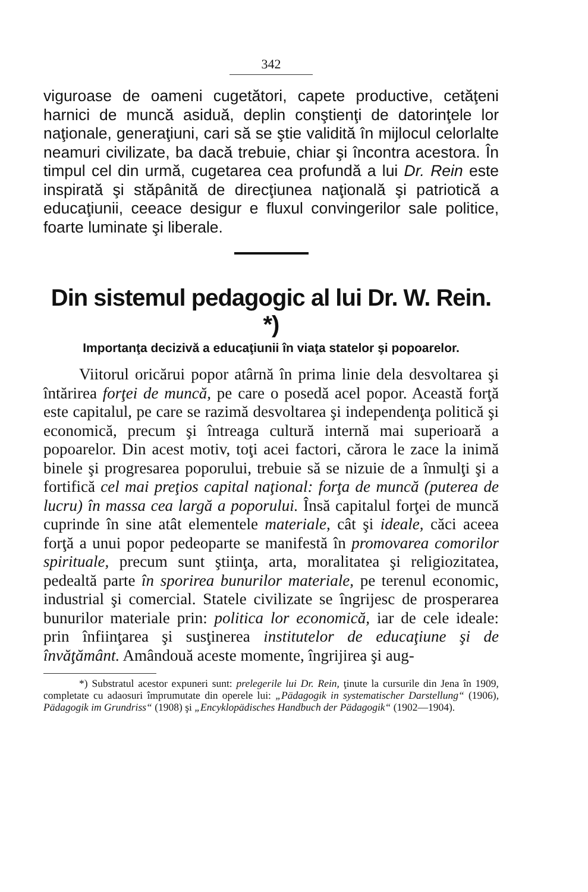342
viguroase de oameni cugetători, capete productive, cetăţeni harnici de muncă asiduă, deplin conştienţi de datorinţele lor naţionale, generaţiuni, cari să se ştie validită în mijlocul celorlalte neamuri civilizate, ba dacă trebuie, chiar şi încontra acestora. În timpul cel din urmă, cugetarea cea profundă a lui Dr. Rein este inspirată şi stăpânită de direcţiunea naţională şi patriotică a educaţiunii, ceeace desigur e fluxul convingerilor sale politice, foarte luminate şi liberale.
Din sistemul pedagogic al lui Dr. W. Rein. *)
Importanţa decizivă a educaţiunii în viaţa statelor şi popoarelor.
Viitorul oricărui popor atârnă în prima linie dela desvoltarea şi întărirea forţei de muncă, pe care o posedă acel popor. Această forţă este capitalul, pe care se razimă desvoltarea şi independenţa politică şi economică, precum şi întreaga cultură internă mai superioară a popoarelor. Din acest motiv, toţi acei factori, cărora le zace la inimă binele şi progresarea poporului, trebuie să se nizuie de a înmulţi şi a fortifică cel mai preţios capital naţional: forţa de muncă (puterea de lucru) în massa cea largă a poporului. Însă capitalul forţei de muncă cuprinde în sine atât elementele materiale, cât şi ideale, căci aceea forţă a unui popor pedeoparte se manifestă în promovarea comorilor spirituale, precum sunt ştiinţa, arta, moralitatea şi religiozitatea, pedealtă parte în sporirea bunurilor materiale, pe terenul economic, industrial şi comercial. Statele civilizate se îngrijesc de prosperarea bunurilor materiale prin: politica lor economică, iar de cele ideale: prin înfiinţarea şi susţinerea institutelor de educaţiune şi de învăţământ. Amândouă aceste momente, îngrijirea şi aug-
*) Substratul acestor expuneri sunt: prelegerile lui Dr. Rein, ţinute la cursurile din Jena în 1909, completate cu adaosuri împrumutate din operele lui: „Pädagogik in systematischer Darstellung“ (1906), Pädagogik im Grundriss“ (1908) şi „Encyklopädisches Handbuch der Pädagogik“ (1902—1904).